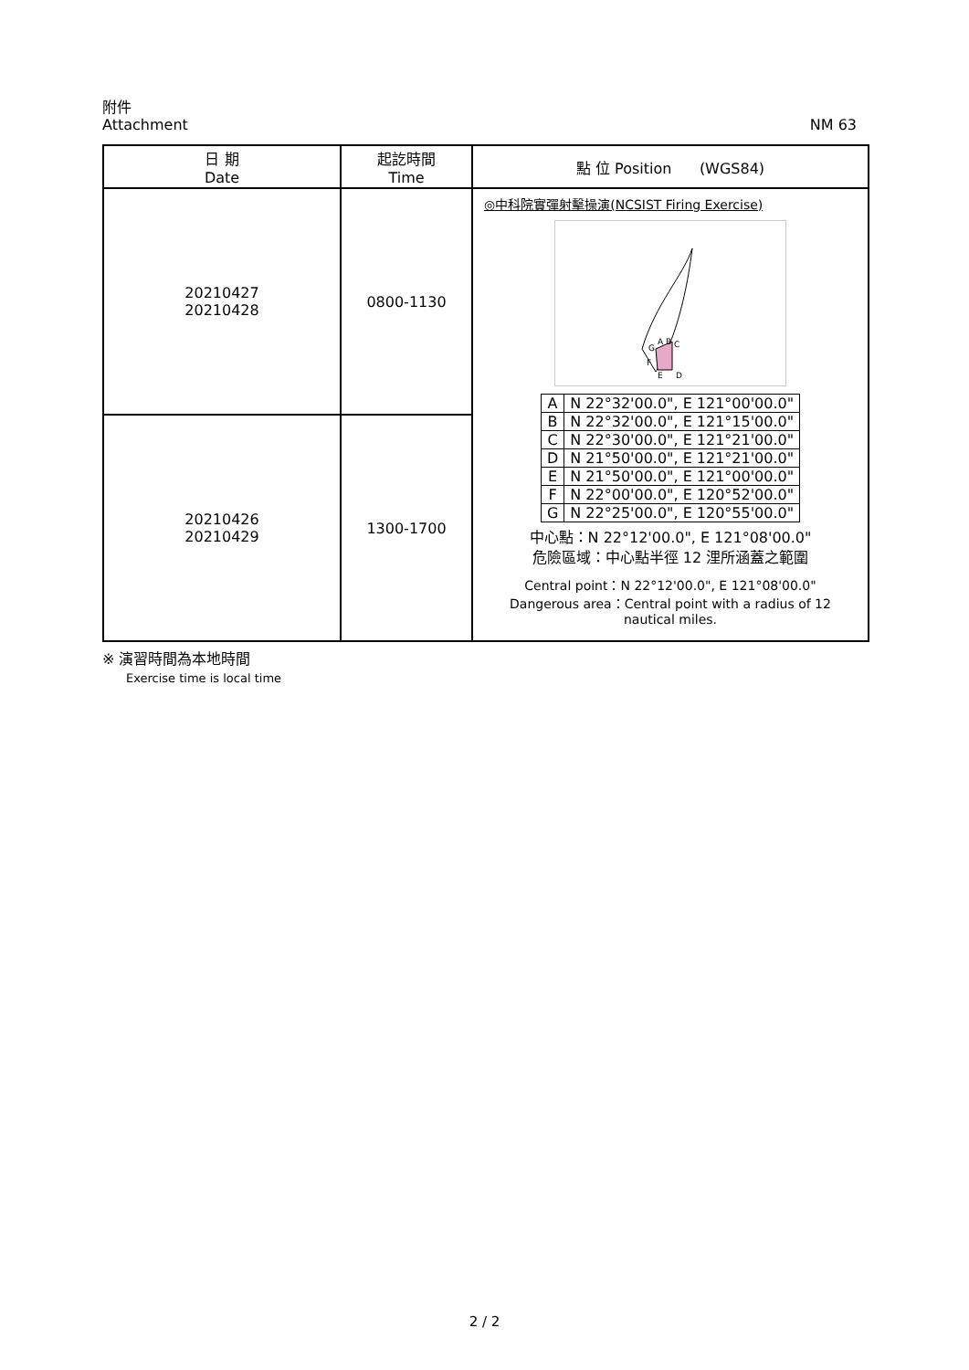附件
Attachment NM 63
| 日 期 Date | 起訖時間 Time | 點 位 Position (WGS84) |
| --- | --- | --- |
| 20210427 20210428 | 0800-1130 | ◎中科院實彈射擊操演(NCSIST Firing Exercise) A B C D E F G / A / N 22°32'00.0", E 121°00'00.0" / / B / N 22°32'00.0", E 121°15'00.0" / / C / N 22°30'00.0", E 121°21'00.0" / / D / N 21°50'00.0", E 121°21'00.0" / / E / N 21°50'00.0", E 121°00'00.0" / / F / N 22°00'00.0", E 120°52'00.0" / / G / N 22°25'00.0", E 120°55'00.0" / 中心點：N 22°12'00.0", E 121°08'00.0" 危險區域：中心點半徑 12 浬所涵蓋之範圍 Central point：N 22°12'00.0", E 121°08'00.0" Dangerous area：Central point with a radius of 12 nautical miles. |
| 20210426 20210429 | 1300-1700 | |
※ 演習時間為本地時間
Exercise time is local time
2 / 2